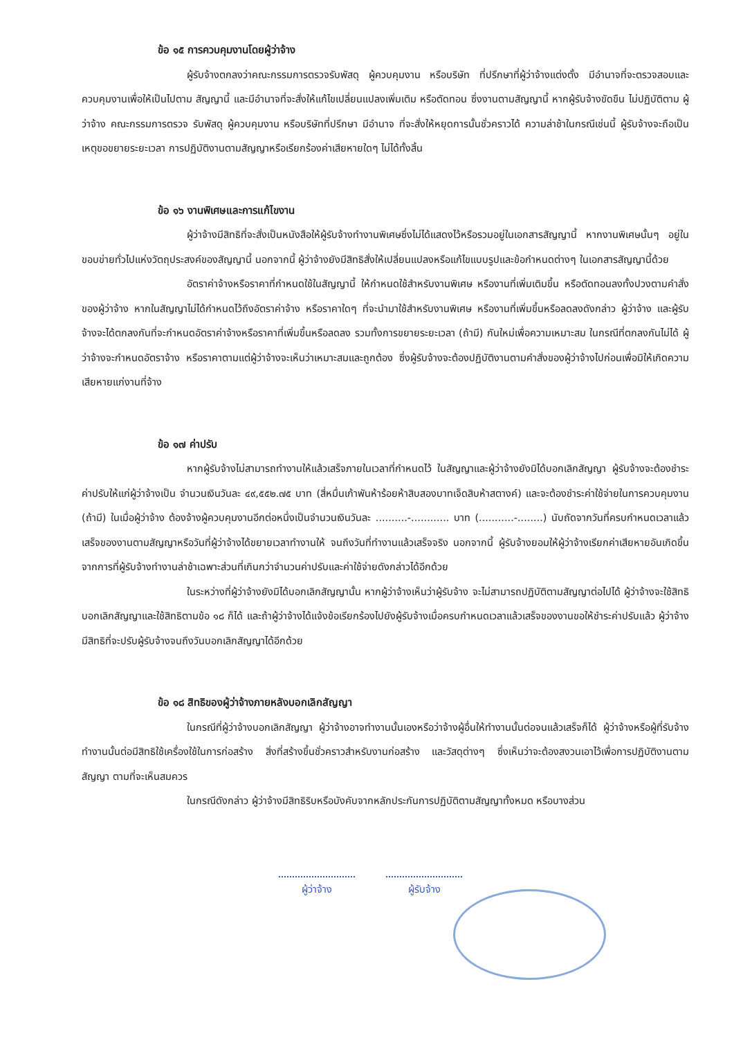ข้อ ๑๕ การควบคุมงานโดยผู้ว่าจ้าง
ผู้รับจ้างตกลงว่าคณะกรรมการตรวจรับพัสดุ ผู้ควบคุมงาน หรือบริษัท ที่ปรึกษาที่ผู้ว่าจ้างแต่งตั้ง มีอำนาจที่จะตรวจสอบและควบคุมงานเพื่อให้เป็นไปตาม สัญญานี้ และมีอำนาจที่จะสั่งให้แก้ไขเปลี่ยนแปลงเพิ่มเติม หรือตัดทอน ซึ่งงานตามสัญญานี้ หากผู้รับจ้างขัดขืน ไม่ปฏิบัติตาม ผู้ว่าจ้าง คณะกรรมการตรวจ รับพัสดุ ผู้ควบคุมงาน หรือบริษัทที่ปรึกษา มีอำนาจ ที่จะสั่งให้หยุดการนั้นชั่วคราวได้ ความล่าช้าในกรณีเช่นนี้ ผู้รับจ้างจะถือเป็นเหตุขอขยายระยะเวลา การปฏิบัติงานตามสัญญาหรือเรียกร้องค่าเสียหายใดๆ ไม่ได้ทั้งสิ้น
ข้อ ๑๖ งานพิเศษและการแก้ไขงาน
ผู้ว่าจ้างมีสิทธิที่จะสั่งเป็นหนังสือให้ผู้รับจ้างทำงานพิเศษซึ่งไม่ได้แสดงไว้หรือรวมอยู่ในเอกสารสัญญานี้ หากงานพิเศษนั้นๆ อยู่ในขอบข่ายทั่วไปแห่งวัตถุประสงค์ของสัญญานี้ นอกจากนี้ ผู้ว่าจ้างยังมีสิทธิสั่งให้เปลี่ยนแปลงหรือแก้ไขแบบรูปและข้อกำหนดต่างๆ ในเอกสารสัญญานี้ด้วย
อัตราค่าจ้างหรือราคาที่กำหนดใช้ในสัญญานี้ ให้กำหนดใช้สำหรับงานพิเศษ หรืองานที่เพิ่มเติมขึ้น หรือตัดทอนลงทั้งปวงตามคำสั่งของผู้ว่าจ้าง หากในสัญญาไม่ได้กำหนดไว้ถึงอัตราค่าจ้าง หรือราคาใดๆ ที่จะนำมาใช้สำหรับงานพิเศษ หรืองานที่เพิ่มขึ้นหรือลดลงดังกล่าว ผู้ว่าจ้าง และผู้รับจ้างจะได้ตกลงกันที่จะกำหนดอัตราค่าจ้างหรือราคาที่เพิ่มขึ้นหรือลดลง รวมทั้งการขยายระยะเวลา (ถ้ามี) กันใหม่เพื่อความเหมาะสม ในกรณีที่ตกลงกันไม่ได้ ผู้ว่าจ้างจะกำหนดอัตราจ้าง หรือราคาตามแต่ผู้ว่าจ้างจะเห็นว่าเหมาะสมและถูกต้อง ซึ่งผู้รับจ้างจะต้องปฏิบัติงานตามคำสั่งของผู้ว่าจ้างไปก่อนเพื่อมิให้เกิดความเสียหายแก่งานที่จ้าง
ข้อ ๑๗ ค่าปรับ
หากผู้รับจ้างไม่สามารถทำงานให้แล้วเสร็จภายในเวลาที่กำหนดไว้ ในสัญญาและผู้ว่าจ้างยังมิได้บอกเลิกสัญญา ผู้รับจ้างจะต้องชำระค่าปรับให้แก่ผู้ว่าจ้างเป็น จำนวนเงินวันละ ๔๙,๕๕๒.๗๕ บาท (สี่หมื่นเก้าพันห้าร้อยห้าสิบสองบาทเจ็ดสิบห้าสตางค์) และจะต้องชำระค่าใช้จ่ายในการควบคุมงาน (ถ้ามี) ในเมื่อผู้ว่าจ้าง ต้องจ้างผู้ควบคุมงานอีกต่อหนึ่งเป็นจำนวนเงินวันละ ..........-............ บาท (...........-........) นับถัดจากวันที่ครบกำหนดเวลาแล้วเสร็จของงานตามสัญญาหรือวันที่ผู้ว่าจ้างได้ขยายเวลาทำงานให้ จนถึงวันที่ทำงานแล้วเสร็จจริง นอกจากนี้ ผู้รับจ้างยอมให้ผู้ว่าจ้างเรียกค่าเสียหายอันเกิดขึ้นจากการที่ผู้รับจ้างทำงานล่าช้าเฉพาะส่วนที่เกินกว่าจำนวนค่าปรับและค่าใช้จ่ายดังกล่าวได้อีกด้วย
ในระหว่างที่ผู้ว่าจ้างยังมิได้บอกเลิกสัญญานั้น หากผู้ว่าจ้างเห็นว่าผู้รับจ้าง จะไม่สามารถปฏิบัติตามสัญญาต่อไปได้ ผู้ว่าจ้างจะใช้สิทธิบอกเลิกสัญญาและใช้สิทธิตามข้อ ๑๘ ก็ได้ และถ้าผู้ว่าจ้างได้แจ้งข้อเรียกร้องไปยังผู้รับจ้างเมื่อครบกำหนดเวลาแล้วเสร็จของงานขอให้ชำระค่าปรับแล้ว ผู้ว่าจ้างมีสิทธิที่จะปรับผู้รับจ้างจนถึงวันบอกเลิกสัญญาได้อีกด้วย
ข้อ ๑๘ สิทธิของผู้ว่าจ้างภายหลังบอกเลิกสัญญา
ในกรณีที่ผู้ว่าจ้างบอกเลิกสัญญา ผู้ว่าจ้างอาจทำงานนั้นเองหรือว่าจ้างผู้อื่นให้ทำงานนั้นต่อจนแล้วเสร็จก็ได้ ผู้ว่าจ้างหรือผู้ที่รับจ้างทำงานนั้นต่อมีสิทธิใช้เครื่องใช้ในการก่อสร้าง สิ่งที่สร้างขึ้นชั่วคราวสำหรับงานก่อสร้าง และวัสดุต่างๆ ซึ่งเห็นว่าจะต้องสงวนเอาไว้เพื่อการปฏิบัติงานตามสัญญา ตามที่จะเห็นสมควร
ในกรณีดังกล่าว ผู้ว่าจ้างมีสิทธิริบหรือบังคับจากหลักประกันการปฏิบัติตามสัญญาทั้งหมด หรือบางส่วน
ผู้ว่าจ้าง ผู้รับจ้าง